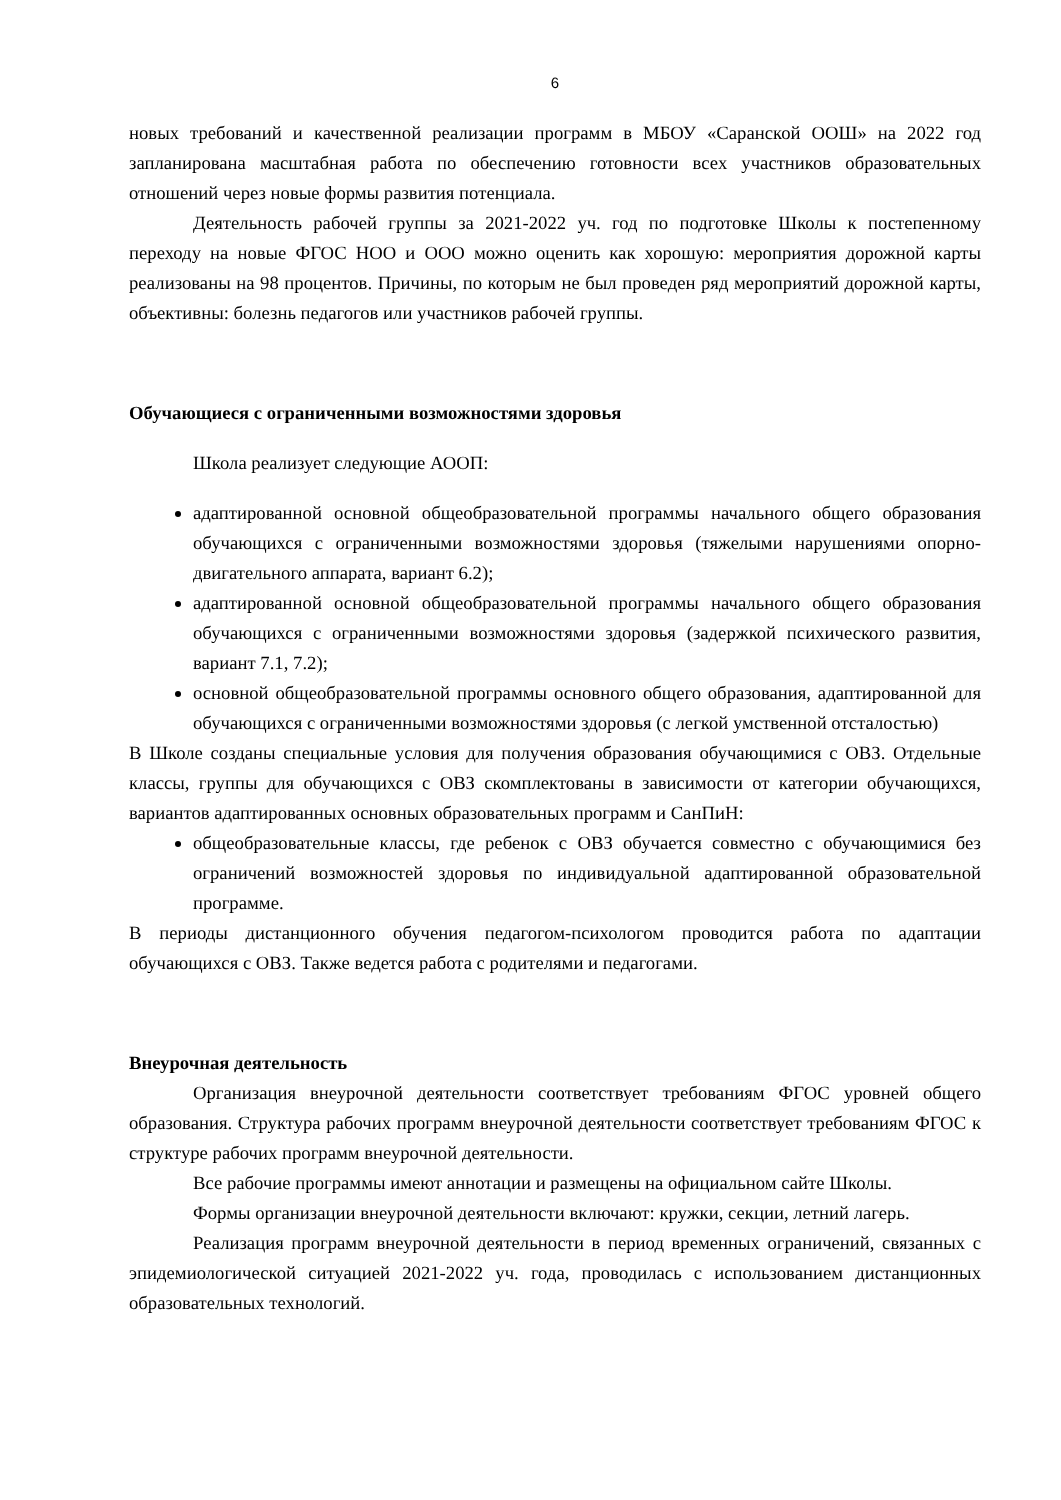6
новых требований и качественной реализации программ в МБОУ «Саранской ООШ» на 2022 год запланирована масштабная работа по обеспечению готовности всех участников образовательных отношений через новые формы развития потенциала.
Деятельность рабочей группы за 2021-2022 уч. год по подготовке Школы к постепенному переходу на новые ФГОС НОО и ООО можно оценить как хорошую: мероприятия дорожной карты реализованы на 98 процентов. Причины, по которым не был проведен ряд мероприятий дорожной карты, объективны: болезнь педагогов или участников рабочей группы.
Обучающиеся с ограниченными возможностями здоровья
Школа реализует следующие АООП:
адаптированной основной общеобразовательной программы начального общего образования обучающихся с ограниченными возможностями здоровья (тяжелыми нарушениями опорно- двигательного аппарата, вариант 6.2);
адаптированной основной общеобразовательной программы начального общего образования обучающихся с ограниченными возможностями здоровья (задержкой психического развития, вариант 7.1, 7.2);
основной общеобразовательной программы основного общего образования, адаптированной для обучающихся с ограниченными возможностями здоровья (с легкой умственной отсталостью)
В Школе созданы специальные условия для получения образования обучающимися с ОВЗ. Отдельные классы, группы для обучающихся с ОВЗ скомплектованы в зависимости от категории обучающихся, вариантов адаптированных основных образовательных программ и СанПиН:
общеобразовательные классы, где ребенок с ОВЗ обучается совместно с обучающимися без ограничений возможностей здоровья по индивидуальной адаптированной образовательной программе.
В периоды дистанционного обучения педагогом-психологом проводится работа по адаптации обучающихся с ОВЗ. Также ведется работа с родителями и педагогами.
Внеурочная деятельность
Организация внеурочной деятельности соответствует требованиям ФГОС уровней общего образования. Структура рабочих программ внеурочной деятельности соответствует требованиям ФГОС к структуре рабочих программ внеурочной деятельности.
Все рабочие программы имеют аннотации и размещены на официальном сайте Школы.
Формы организации внеурочной деятельности включают: кружки, секции, летний лагерь.
Реализация программ внеурочной деятельности в период временных ограничений, связанных с эпидемиологической ситуацией 2021-2022 уч. года, проводилась с использованием дистанционных образовательных технологий.